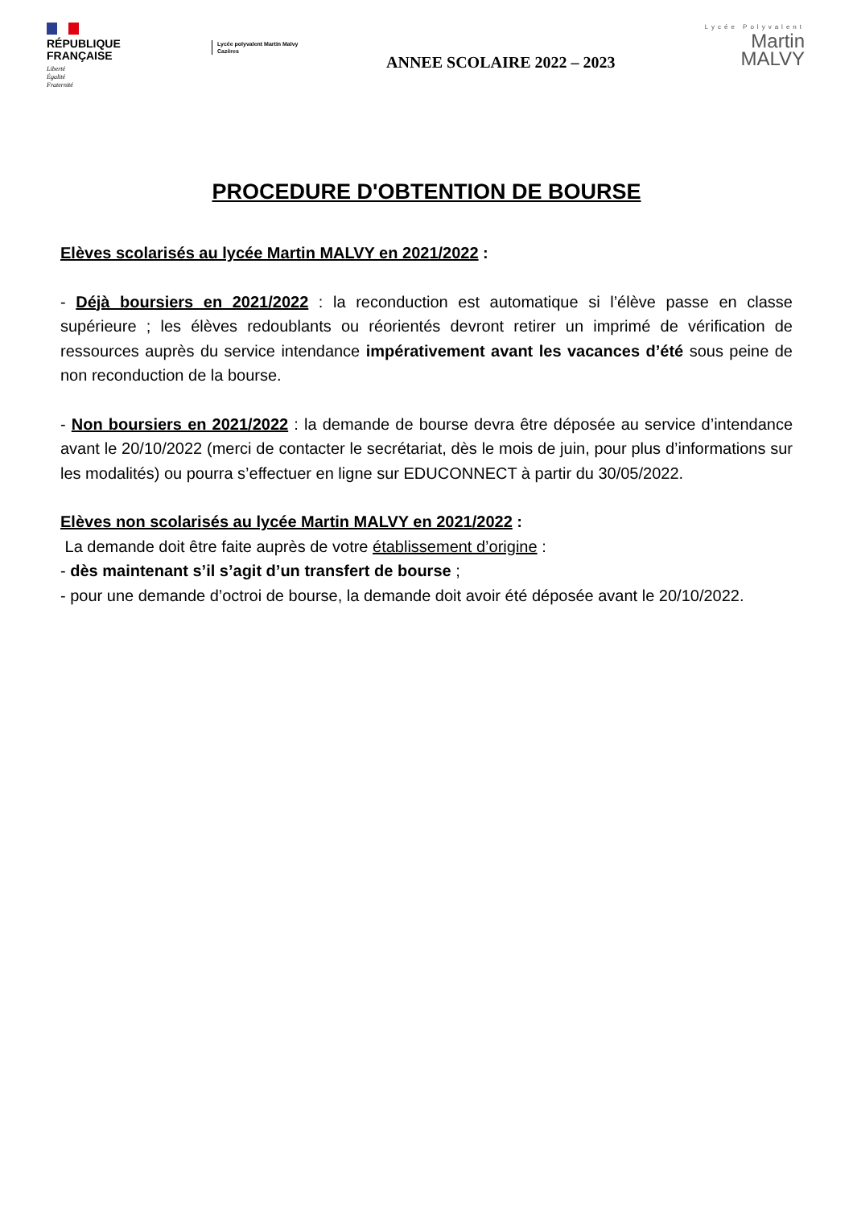RÉPUBLIQUE
FRANÇAISE
Liberté
Égalité
Fraternité
Lycée polyvalent Martin Malvy
Cazères
ANNEE SCOLAIRE 2022 – 2023
Lycée Polyvalent
Martin
MALVY
PROCEDURE D'OBTENTION DE BOURSE
Elèves scolarisés au lycée Martin MALVY en 2021/2022 :
- Déjà boursiers en 2021/2022 : la reconduction est automatique si l’élève passe en classe supérieure ; les élèves redoublants ou réorientés devront retirer un imprimé de vérification de ressources auprès du service intendance impérativement avant les vacances d’été sous peine de non reconduction de la bourse.
- Non boursiers en 2021/2022 : la demande de bourse devra être déposée au service d’intendance avant le 20/10/2022 (merci de contacter le secrétariat, dès le mois de juin, pour plus d’informations sur les modalités) ou pourra s’effectuer en ligne sur EDUCONNECT à partir du 30/05/2022.
Elèves non scolarisés au lycée Martin MALVY en 2021/2022 :
La demande doit être faite auprès de votre établissement d’origine :
- dès maintenant s’il s’agit d’un transfert de bourse ;
- pour une demande d’octroi de bourse, la demande doit avoir été déposée avant le 20/10/2022.